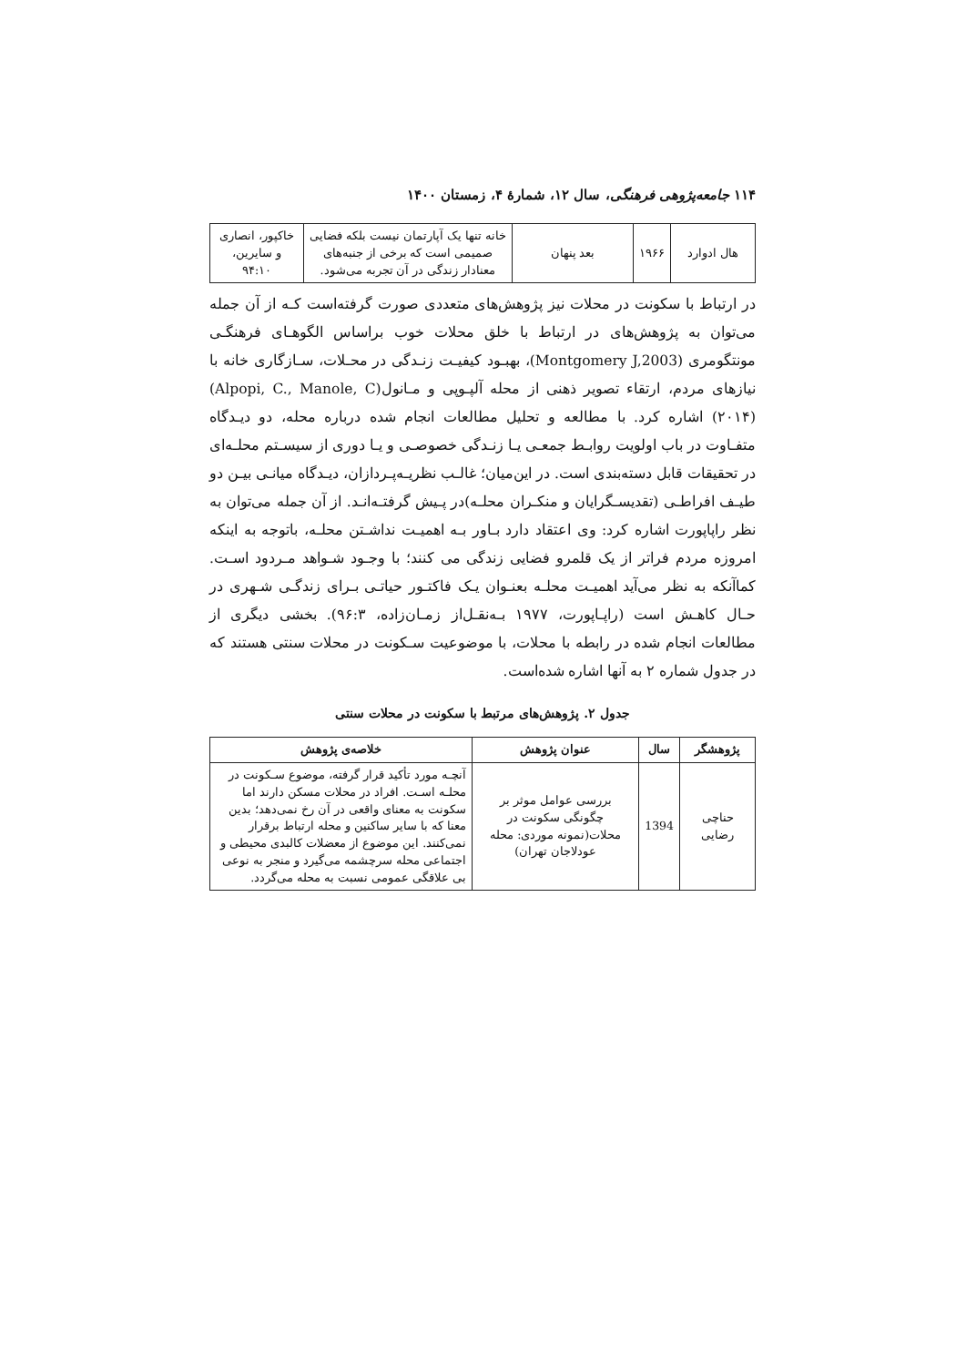۱۱۴ جامعه‌پژوهی فرهنگی، سال ۱۲، شمارهٔ ۴، زمستان ۱۴۰۰
| هال ادوارد | ۱۹۶۶ | بعد پنهان | خانه تنها یک آپارتمان نیست بلکه فضایی صمیمی است که برخی از جنبه‌های معنادار زندگی در آن تجربه می‌شود. | خاکپور، انصاری و سایرین، ۹۴:۱۰ |
در ارتباط با سکونت در محلات نیز پژوهش‌های متعددی صورت گرفته‌است کـه از آن جمله می‌توان به پژوهش‌های در ارتباط با خلق محلات خوب براساس الگوهـای فرهنگـی مونتگومری (Montgomery J,2003)، بهبـود کیفیـت زنـدگی در محـلات، سـازگاری خانه با نیازهای مردم، ارتقاء تصویر ذهنی از محله آلپـوپی و مـانول(Alpopi, C., Manole, C) (۲۰۱۴) اشاره کرد. با مطالعه و تحلیل مطالعات انجام شده درباره محله، دو دیـدگاه متفـاوت در باب اولویت روابـط جمعـی یـا زنـدگی خصوصـی و یـا دوری از سیسـتم محلـه‌ای در تحقیقات قابل دسته‌بندی است. در این‌میان؛ غالـب نظریـه‌پـردازان، دیـدگاه میانـی بیـن دو طیـف افراطـی (تقدیسـگرایان و منکـران محلـه)در پـیش گرفتـه‌انـد. از آن جمله می‌توان به نظر راپاپورت اشاره کرد: وی اعتقاد دارد بـاور بـه اهمیـت نداشـتن محلـه، باتوجه به اینکه امروزه مردم فراتر از یک قلمرو فضایی زندگی می کنند؛ با وجـود شـواهد مـردود اسـت. کماآنکه به نظر می‌آید اهمیـت محلـه بعنـوان یـک فاکتـور حیاتـی بـرای زندگـی شـهری در حـال کاهـش است (راپـاپورت، ۱۹۷۷ بـه‌نقـل‌از زمـان‌زاده، ۹۶:۳). بخشی دیگری از مطالعات انجام شده در رابطه با محلات، با موضوعیت سـکونت در محلات سنتی هستند که در جدول شماره ۲ به آنها اشاره شده‌است.
جدول ۲. پژوهش‌های مرتبط با سکونت در محلات سنتی
| پژوهشگر | سال | عنوان پژوهش | خلاصه‌ی پژوهش |
| --- | --- | --- | --- |
| حناچی رضایی | 1394 | بررسی عوامل موثر بر چگونگی سکونت در محلات(نمونه موردی: محله عودلاجان تهران) | آنچـه مورد تأکید قرار گرفته، موضوع سـکونت در محلـه اسـت. افراد در محلات مسکن دارند اما سکونت به معنای واقعی در آن رخ نمی‌دهد؛ بدین معنا که با سایر ساکنین و محله ارتباط برقرار نمی‌کنند. این موضوع از معضلات کالبدی محیطی و اجتماعی محله سرچشمه می‌گیرد و منجر به نوعی بی علاقگی عمومی نسبت به محله می‌گردد. |